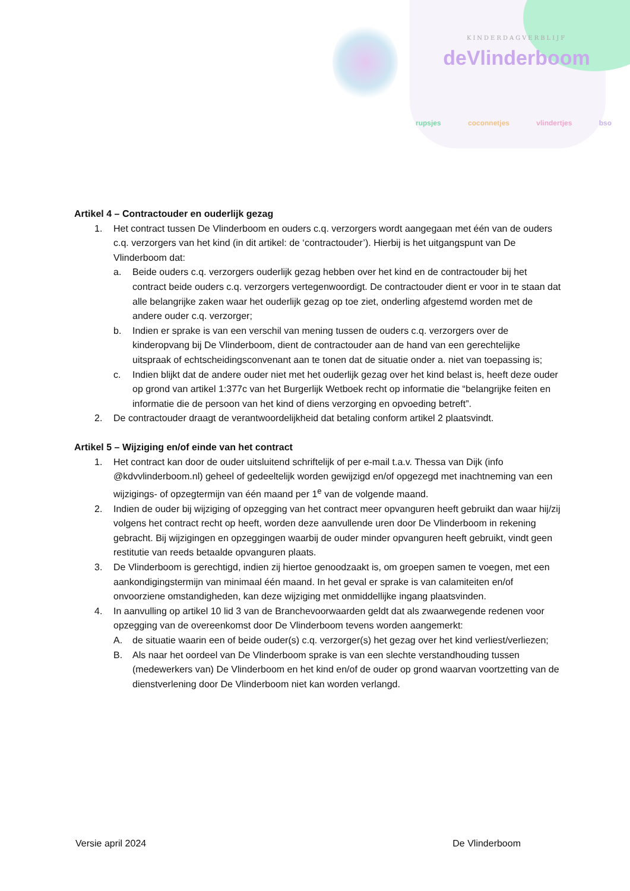KINDERDAGVERBLIJF
deVlinderboom
rupsjes coconnetjes vlindertjes bso
Artikel 4 – Contractouder en ouderlijk gezag
1. Het contract tussen De Vlinderboom en ouders c.q. verzorgers wordt aangegaan met één van de ouders c.q. verzorgers van het kind (in dit artikel: de ‘contractouder’). Hierbij is het uitgangspunt van De Vlinderboom dat:
a. Beide ouders c.q. verzorgers ouderlijk gezag hebben over het kind en de contractouder bij het contract beide ouders c.q. verzorgers vertegenwoordigt. De contractouder dient er voor in te staan dat alle belangrijke zaken waar het ouderlijk gezag op toe ziet, onderling afgestemd worden met de andere ouder c.q. verzorger;
b. Indien er sprake is van een verschil van mening tussen de ouders c.q. verzorgers over de kinderopvang bij De Vlinderboom, dient de contractouder aan de hand van een gerechtelijke uitspraak of echtscheidingsconvenant aan te tonen dat de situatie onder a. niet van toepassing is;
c. Indien blijkt dat de andere ouder niet met het ouderlijk gezag over het kind belast is, heeft deze ouder op grond van artikel 1:377c van het Burgerlijk Wetboek recht op informatie die “belangrijke feiten en informatie die de persoon van het kind of diens verzorging en opvoeding betreft”.
2. De contractouder draagt de verantwoordelijkheid dat betaling conform artikel 2 plaatsvindt.
Artikel 5 – Wijziging en/of einde van het contract
1. Het contract kan door de ouder uitsluitend schriftelijk of per e-mail t.a.v. Thessa van Dijk (info @kdvvlinderboom.nl) geheel of gedeeltelijk worden gewijzigd en/of opgezegd met inachtneming van een wijzigings- of opzegtermijn van één maand per 1<sup>e</sup> van de volgende maand.
2. Indien de ouder bij wijziging of opzegging van het contract meer opvanguren heeft gebruikt dan waar hij/zij volgens het contract recht op heeft, worden deze aanvullende uren door De Vlinderboom in rekening gebracht. Bij wijzigingen en opzeggingen waarbij de ouder minder opvanguren heeft gebruikt, vindt geen restitutie van reeds betaalde opvanguren plaats.
3. De Vlinderboom is gerechtigd, indien zij hiertoe genoodzaakt is, om groepen samen te voegen, met een aankondigingstermijn van minimaal één maand. In het geval er sprake is van calamiteiten en/of onvoorziene omstandigheden, kan deze wijziging met onmiddellijke ingang plaatsvinden.
4. In aanvulling op artikel 10 lid 3 van de Branchevoorwaarden geldt dat als zwaarwegende redenen voor opzegging van de overeenkomst door De Vlinderboom tevens worden aangemerkt:
A. de situatie waarin een of beide ouder(s) c.q. verzorger(s) het gezag over het kind verliest/verliezen;
B. Als naar het oordeel van De Vlinderboom sprake is van een slechte verstandhouding tussen (medewerkers van) De Vlinderboom en het kind en/of de ouder op grond waarvan voortzetting van de dienstverlening door De Vlinderboom niet kan worden verlangd.
Versie april 2024 De Vlinderboom